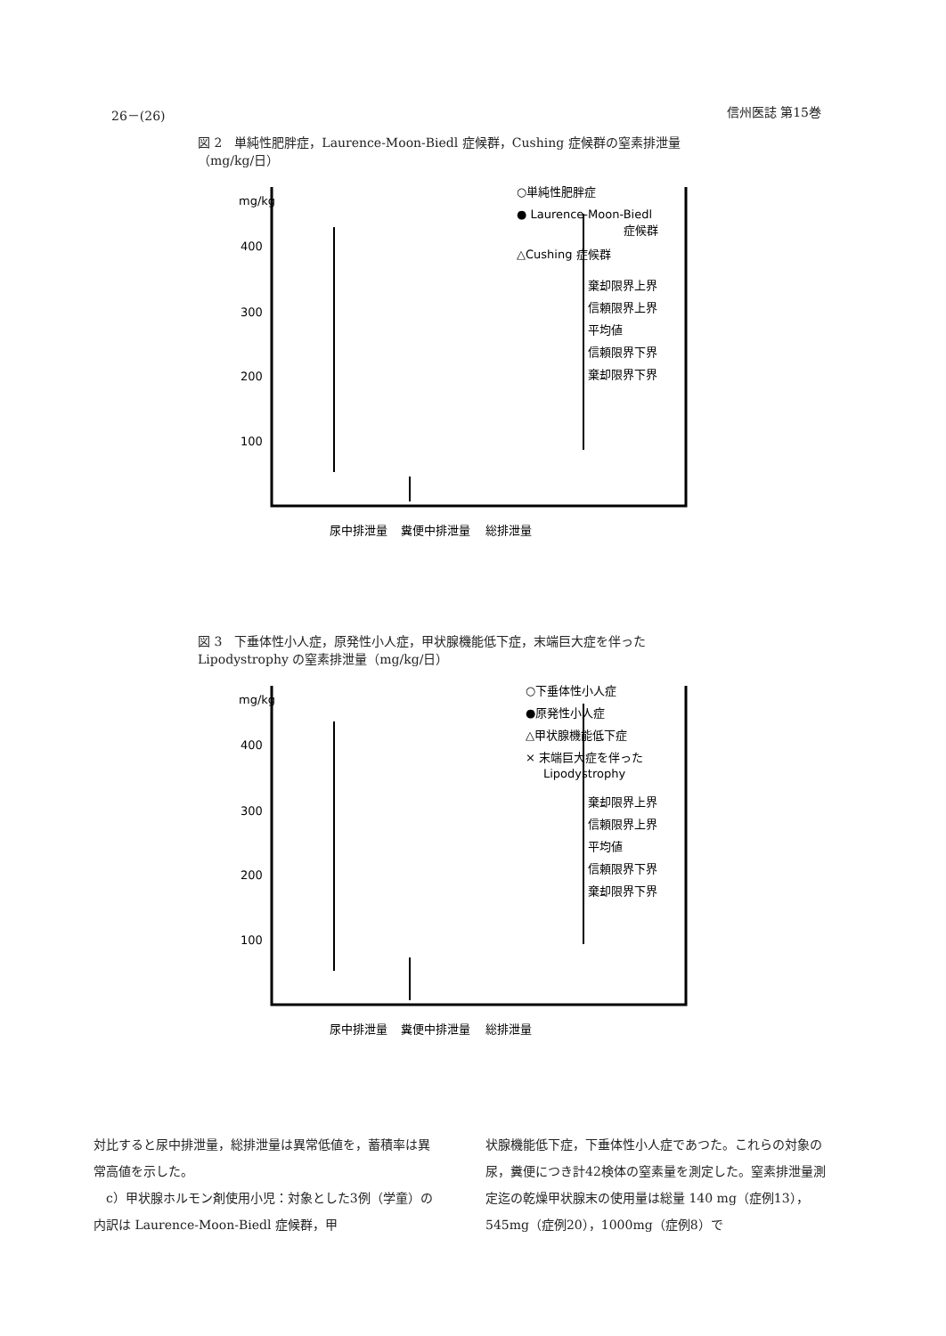26－(26) 信州医誌 第15巻
図 2　単純性肥胖症，Laurence-Moon-Biedl 症候群，Cushing 症候群の窒素排泄量（mg/kg/日）
mg/kg
400
300
200
100
○単純性肥胖症
● Laurence-Moon-Biedl
症候群
△Cushing 症候群
棄却限界上界
信頼限界上界
平均値
信頼限界下界
棄却限界下界
尿中排泄量
糞便中排泄量
総排泄量
図 3　下垂体性小人症，原発性小人症，甲状腺機能低下症，末端巨大症を伴った Lipodystrophy の窒素排泄量（mg/kg/日）
mg/kg
400
300
200
100
○下垂体性小人症
●原発性小人症
△甲状腺機能低下症
× 末端巨大症を伴った
Lipodystrophy
棄却限界上界
信頼限界上界
平均値
信頼限界下界
棄却限界下界
尿中排泄量
糞便中排泄量
総排泄量
対比すると尿中排泄量，総排泄量は異常低値を，蓄積率は異常高値を示した。
　c）甲状腺ホルモン剤使用小児：対象とした3例（学童）の内訳は Laurence-Moon-Biedl 症候群，甲
状腺機能低下症，下垂体性小人症であつた。これらの対象の尿，糞便につき計42検体の窒素量を測定した。窒素排泄量測定迄の乾燥甲状腺末の使用量は総量 140 mg（症例13），545mg（症例20），1000mg（症例8）で